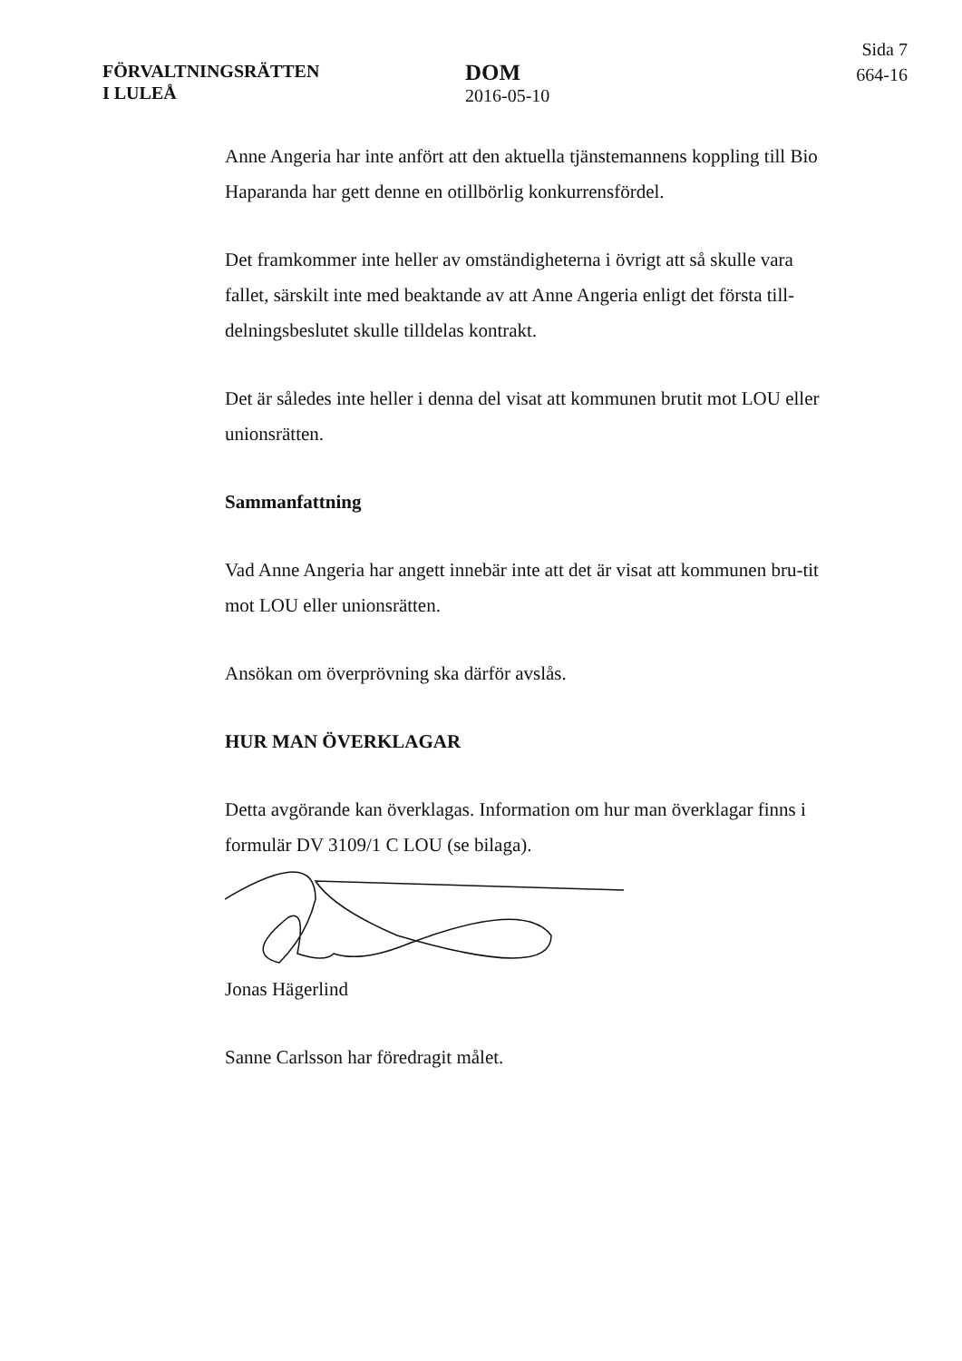FÖRVALTNINGSRÄTTEN
I LULEÅ
DOM
2016-05-10
Sida 7
664-16
Anne Angeria har inte anfört att den aktuella tjänstemannens koppling till Bio Haparanda har gett denne en otillbörlig konkurrensfördel.
Det framkommer inte heller av omständigheterna i övrigt att så skulle vara fallet, särskilt inte med beaktande av att Anne Angeria enligt det första till-delningsbeslutet skulle tilldelas kontrakt.
Det är således inte heller i denna del visat att kommunen brutit mot LOU eller unionsrätten.
Sammanfattning
Vad Anne Angeria har angett innebär inte att det är visat att kommunen bru-tit mot LOU eller unionsrätten.
Ansökan om överprövning ska därför avslås.
HUR MAN ÖVERKLAGAR
Detta avgörande kan överklagas. Information om hur man överklagar finns i formulär DV 3109/1 C LOU (se bilaga).
Jonas Hägerlind
Sanne Carlsson har föredragit målet.